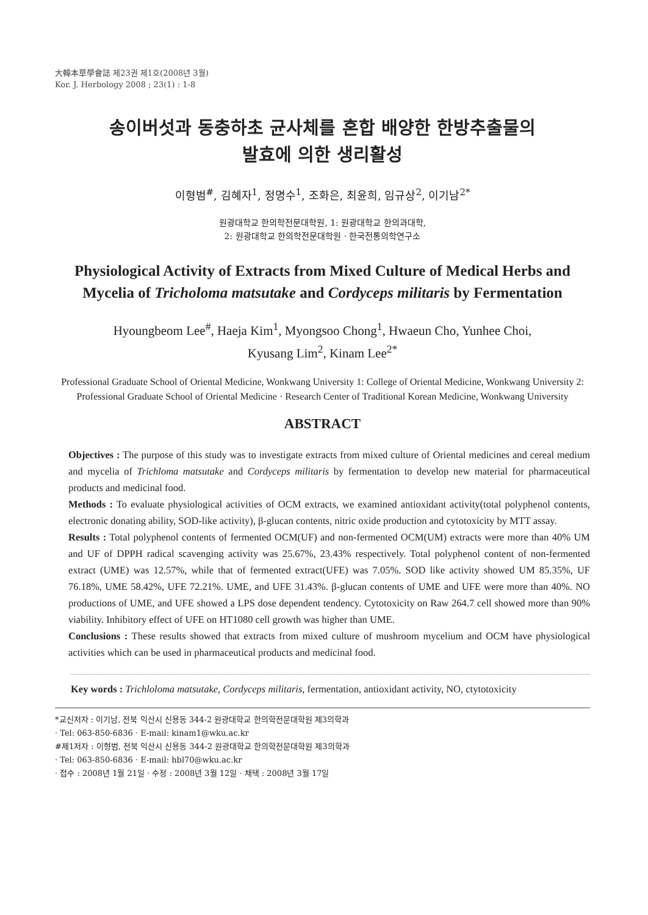大韓本草學會誌 제23권 제1호(2008년 3월)
Kor. J. Herbology 2008 ; 23(1) : 1-8
송이버섯과 동충하초 균사체를 혼합 배양한 한방추출물의
발효에 의한 생리활성
이형범<sup>#</sup>, 김혜자<sup>1</sup>, 정명수<sup>1</sup>, 조화은, 최윤희, 임규상<sup>2</sup>, 이기남<sup>2*</sup>
원광대학교 한의학전문대학원, 1: 원광대학교 한의과대학,
2: 원광대학교 한의학전문대학원 · 한국전통의학연구소
Physiological Activity of Extracts from Mixed Culture of Medical Herbs and Mycelia of Tricholoma matsutake and Cordyceps militaris by Fermentation
Hyoungbeom Lee<sup>#</sup>, Haeja Kim<sup>1</sup>, Myongsoo Chong<sup>1</sup>, Hwaeun Cho, Yunhee Choi,
Kyusang Lim<sup>2</sup>, Kinam Lee<sup>2*</sup>
Professional Graduate School of Oriental Medicine, Wonkwang University 1: College of Oriental Medicine, Wonkwang University 2: Professional Graduate School of Oriental Medicine · Research Center of Traditional Korean Medicine, Wonkwang University
ABSTRACT
Objectives : The purpose of this study was to investigate extracts from mixed culture of Oriental medicines and cereal medium and mycelia of Trichloma matsutake and Cordyceps militaris by fermentation to develop new material for pharmaceutical products and medicinal food.
Methods : To evaluate physiological activities of OCM extracts, we examined antioxidant activity(total polyphenol contents, electronic donating ability, SOD-like activity), β-glucan contents, nitric oxide production and cytotoxicity by MTT assay.
Results : Total polyphenol contents of fermented OCM(UF) and non-fermented OCM(UM) extracts were more than 40% UM and UF of DPPH radical scavenging activity was 25.67%, 23.43% respectively. Total polyphenol content of non-fermented extract (UME) was 12.57%, while that of fermented extract(UFE) was 7.05%. SOD like activity showed UM 85.35%, UF 76.18%, UME 58.42%, UFE 72.21%. UME, and UFE 31.43%. β-glucan contents of UME and UFE were more than 40%. NO productions of UME, and UFE showed a LPS dose dependent tendency. Cytotoxicity on Raw 264.7 cell showed more than 90% viability. Inhibitory effect of UFE on HT1080 cell growth was higher than UME.
Conclusions : These results showed that extracts from mixed culture of mushroom mycelium and OCM have physiological activities which can be used in pharmaceutical products and medicinal food.
Key words : Trichloloma matsutake, Cordyceps militaris, fermentation, antioxidant activity, NO, ctytotoxicity
*교신저자 : 이기남, 전북 익산시 신용동 344-2 원광대학교 한의학전문대학원 제3의학과
· Tel: 063-850-6836 · E-mail: kinam1@wku.ac.kr
#제1저자 : 이형범, 전북 익산시 신용동 344-2 원광대학교 한의학전문대학원 제3의학과
· Tel: 063-850-6836 · E-mail: hbl70@wku.ac.kr
· 접수 : 2008년 1월 21일 · 수정 : 2008년 3월 12일 · 채택 : 2008년 3월 17일